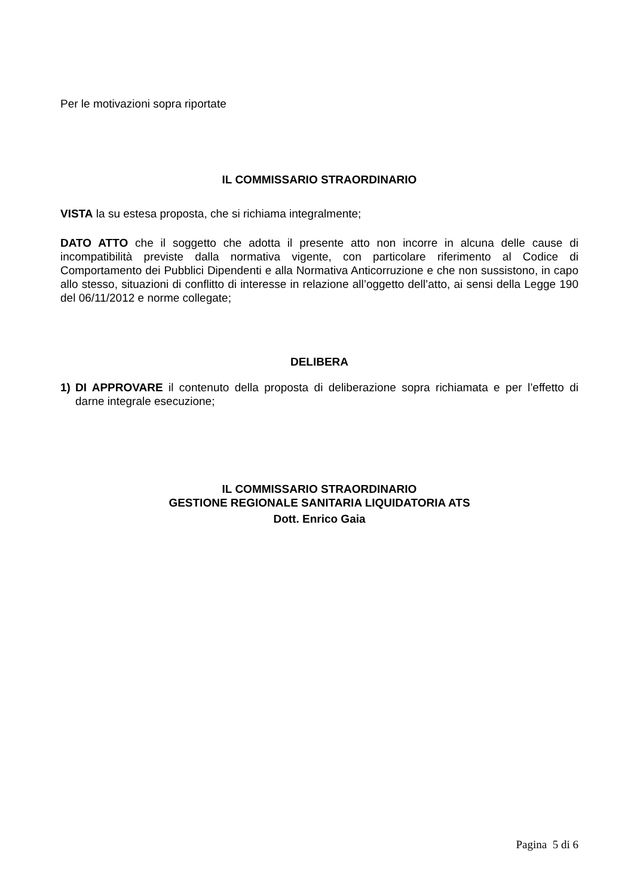Per le motivazioni sopra riportate
IL COMMISSARIO STRAORDINARIO
VISTA la su estesa proposta, che si richiama integralmente;
DATO ATTO che il soggetto che adotta il presente atto non incorre in alcuna delle cause di incompatibilità previste dalla normativa vigente, con particolare riferimento al Codice di Comportamento dei Pubblici Dipendenti e alla Normativa Anticorruzione e che non sussistono, in capo allo stesso, situazioni di conflitto di interesse in relazione all’oggetto dell’atto, ai sensi della Legge 190 del 06/11/2012 e norme collegate;
DELIBERA
1) DI APPROVARE il contenuto della proposta di deliberazione sopra richiamata e per l’effetto di darne integrale esecuzione;
IL COMMISSARIO STRAORDINARIO
GESTIONE REGIONALE SANITARIA LIQUIDATORIA ATS
Dott. Enrico Gaia
Pagina 5 di 6